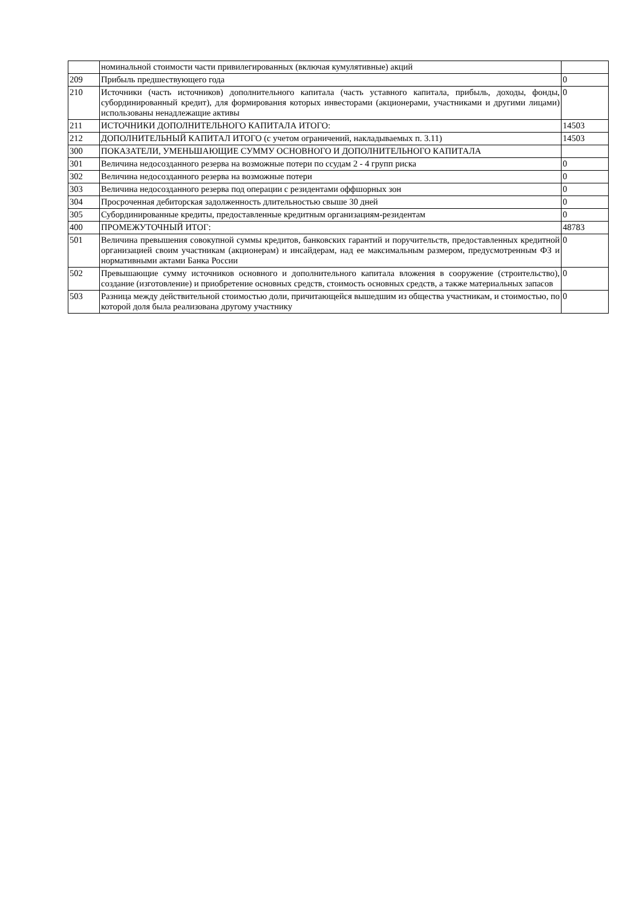| | номинальной стоимости части привилегированных (включая кумулятивные) акций | |
| 209 | Прибыль предшествующего года | 0 |
| 210 | Источники (часть источников) дополнительного капитала (часть уставного капитала, прибыль, доходы, фонды, субординированный кредит), для формирования которых инвесторами (акционерами, участниками и другими лицами) использованы ненадлежащие активы | 0 |
| 211 | ИСТОЧНИКИ ДОПОЛНИТЕЛЬНОГО КАПИТАЛА ИТОГО: | 14503 |
| 212 | ДОПОЛНИТЕЛЬНЫЙ КАПИТАЛ ИТОГО (с учетом ограничений, накладываемых п. 3.11) | 14503 |
| 300 | ПОКАЗАТЕЛИ, УМЕНЬШАЮЩИЕ СУММУ ОСНОВНОГО И ДОПОЛНИТЕЛЬНОГО КАПИТАЛА | |
| 301 | Величина недосозданного резерва на возможные потери по ссудам 2 - 4 групп риска | 0 |
| 302 | Величина недосозданного резерва на возможные потери | 0 |
| 303 | Величина недосозданного резерва под операции с резидентами оффшорных зон | 0 |
| 304 | Просроченная дебиторская задолженность длительностью свыше 30 дней | 0 |
| 305 | Субординированные кредиты, предоставленные кредитным организациям-резидентам | 0 |
| 400 | ПРОМЕЖУТОЧНЫЙ ИТОГ: | 48783 |
| 501 | Величина превышения совокупной суммы кредитов, банковских гарантий и поручительств, предоставленных кредитной организацией своим участникам (акционерам) и инсайдерам, над ее максимальным размером, предусмотренным ФЗ и нормативными актами Банка России | 0 |
| 502 | Превышающие сумму источников основного и дополнительного капитала вложения в сооружение (строительство), создание (изготовление) и приобретение основных средств, стоимость основных средств, а также материальных запасов | 0 |
| 503 | Разница между действительной стоимостью доли, причитающейся вышедшим из общества участникам, и стоимостью, по которой доля была реализована другому участнику | 0 |